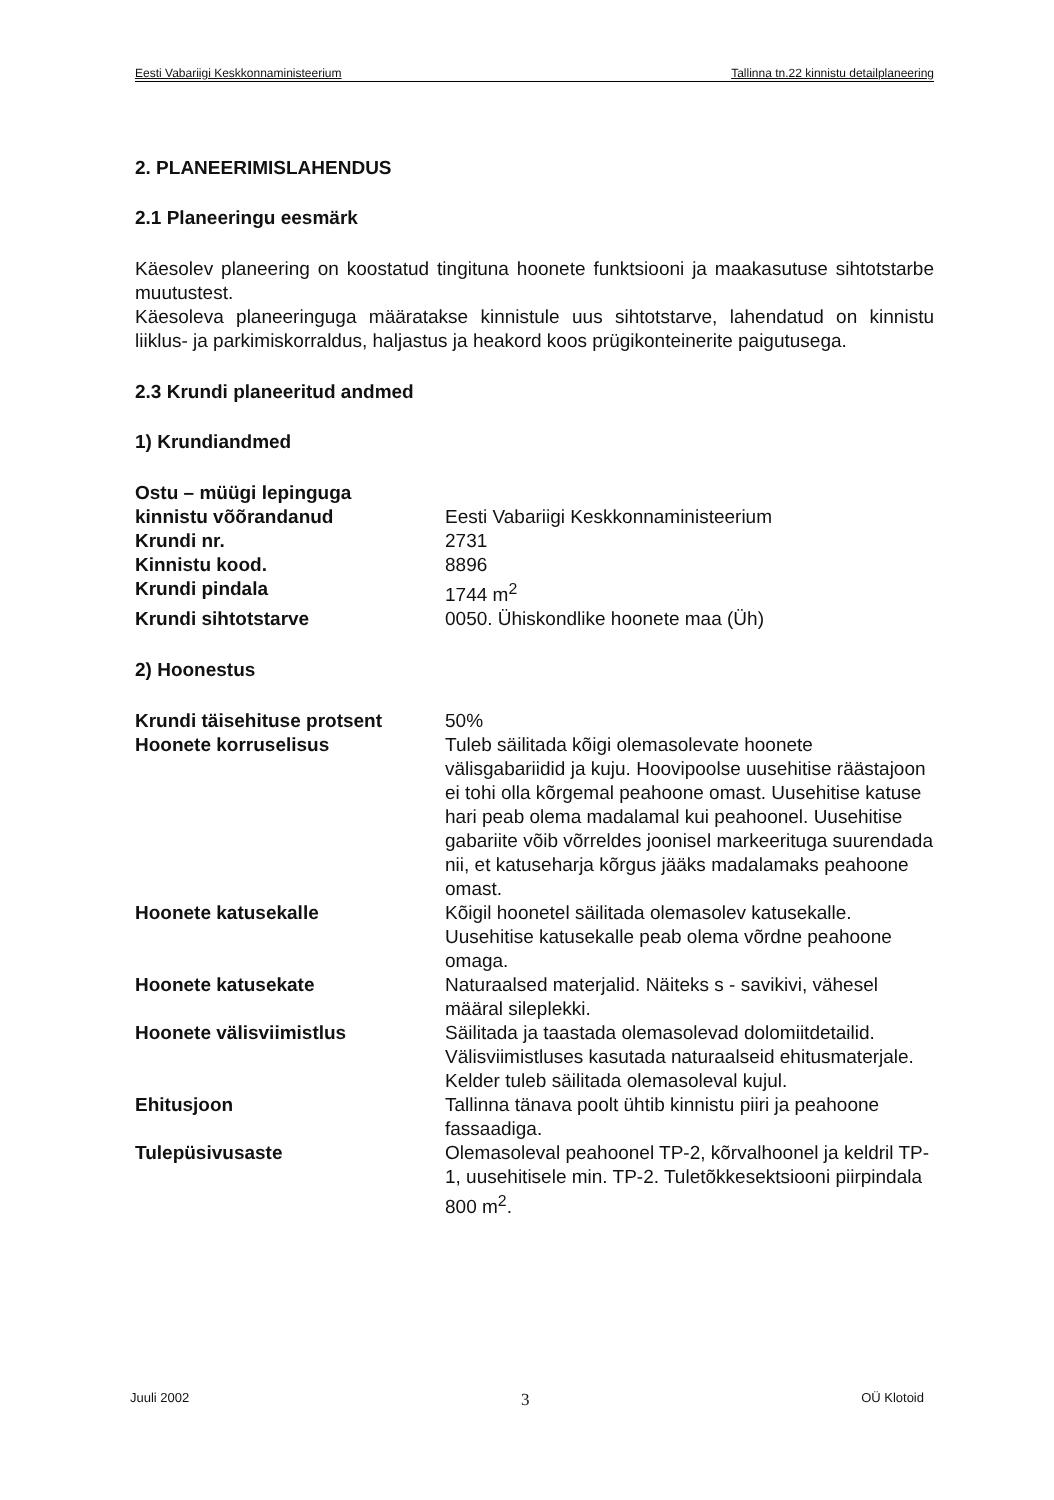Eesti Vabariigi Keskkonnaministeerium Tallinna tn.22 kinnistu detailplaneering
2. PLANEERIMISLAHENDUS
2.1 Planeeringu eesmärk
Käesolev planeering on koostatud tingituna hoonete funktsiooni ja maakasutuse sihtotstarbe muutustest.
Käesoleva planeeringuga määratakse kinnistule uus sihtotstarve, lahendatud on kinnistu liiklus- ja parkimiskorraldus, haljastus ja heakord koos prügikonteinerite paigutusega.
2.3 Krundi planeeritud andmed
1) Krundiandmed
| Ostu – müügi lepinguga kinnistu võõrandanud | Eesti Vabariigi Keskkonnaministeerium |
| Krundi nr. | 2731 |
| Kinnistu kood. | 8896 |
| Krundi pindala | 1744 m<sup>2</sup> |
| Krundi sihtotstarve | 0050. Ühiskondlike hoonete maa (Üh) |
2) Hoonestus
| Krundi täisehituse protsent | 50% |
| Hoonete korruselisus | Tuleb säilitada kõigi olemasolevate hoonete välisgabariidid ja kuju. Hoovipoolse uusehitise räästajoon ei tohi olla kõrgemal peahoone omast. Uusehitise katuse hari peab olema madalamal kui peahoonel. Uusehitise gabariite võib võrreldes joonisel markeerituga suurendada nii, et katuseharja kõrgus jääks madalamaks peahoone omast. |
| Hoonete katusekalle | Kõigil hoonetel säilitada olemasolev katusekalle. Uusehitise katusekalle peab olema võrdne peahoone omaga. |
| Hoonete katusekate | Naturaalsed materjalid. Näiteks s - savikivi, vähesel määral sileplekki. |
| Hoonete välisviimistlus | Säilitada ja taastada olemasolevad dolomiitdetailid. Välisviimistluses kasutada naturaalseid ehitusmaterjale. Kelder tuleb säilitada olemasoleval kujul. |
| Ehitusjoon | Tallinna tänava poolt ühtib kinnistu piiri ja peahoone fassaadiga. |
| Tulepüsivusaste | Olemasoleval peahoonel TP-2, kõrvalhoonel ja keldril TP-1, uusehitisele min. TP-2. Tuletõkkesektsiooni piirpindala 800 m<sup>2</sup>. |
Juuli 2002 3 OÜ Klotoid